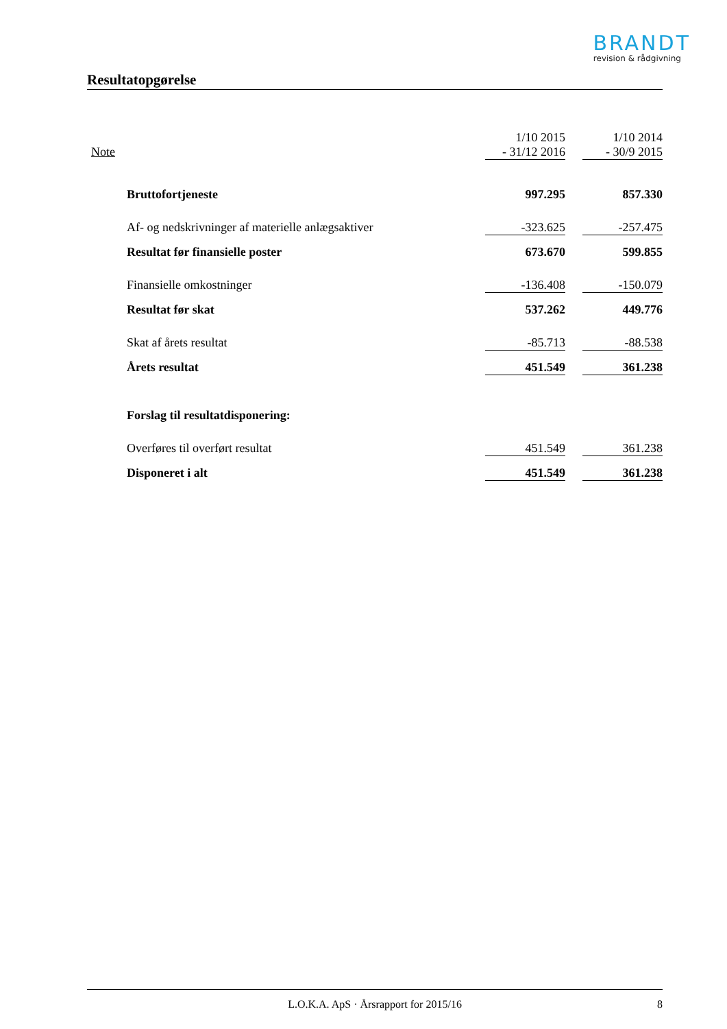BRANDT
revision & rådgivning
Resultatopgørelse
| Note | | 1/10 2015 - 31/12 2016 | | 1/10 2014 - 30/9 2015 |
| --- | --- | --- | --- | --- |
| | Bruttofortjeneste | 997.295 | | 857.330 |
| | Af- og nedskrivninger af materielle anlægsaktiver | -323.625 | | -257.475 |
| | Resultat før finansielle poster | 673.670 | | 599.855 |
| | Finansielle omkostninger | -136.408 | | -150.079 |
| | Resultat før skat | 537.262 | | 449.776 |
| | Skat af årets resultat | -85.713 | | -88.538 |
| | Årets resultat | 451.549 | | 361.238 |
| | Forslag til resultatdisponering: | | | |
| | Overføres til overført resultat | 451.549 | | 361.238 |
| | Disponeret i alt | 451.549 | | 361.238 |
L.O.K.A. ApS · Årsrapport for 2015/16 8